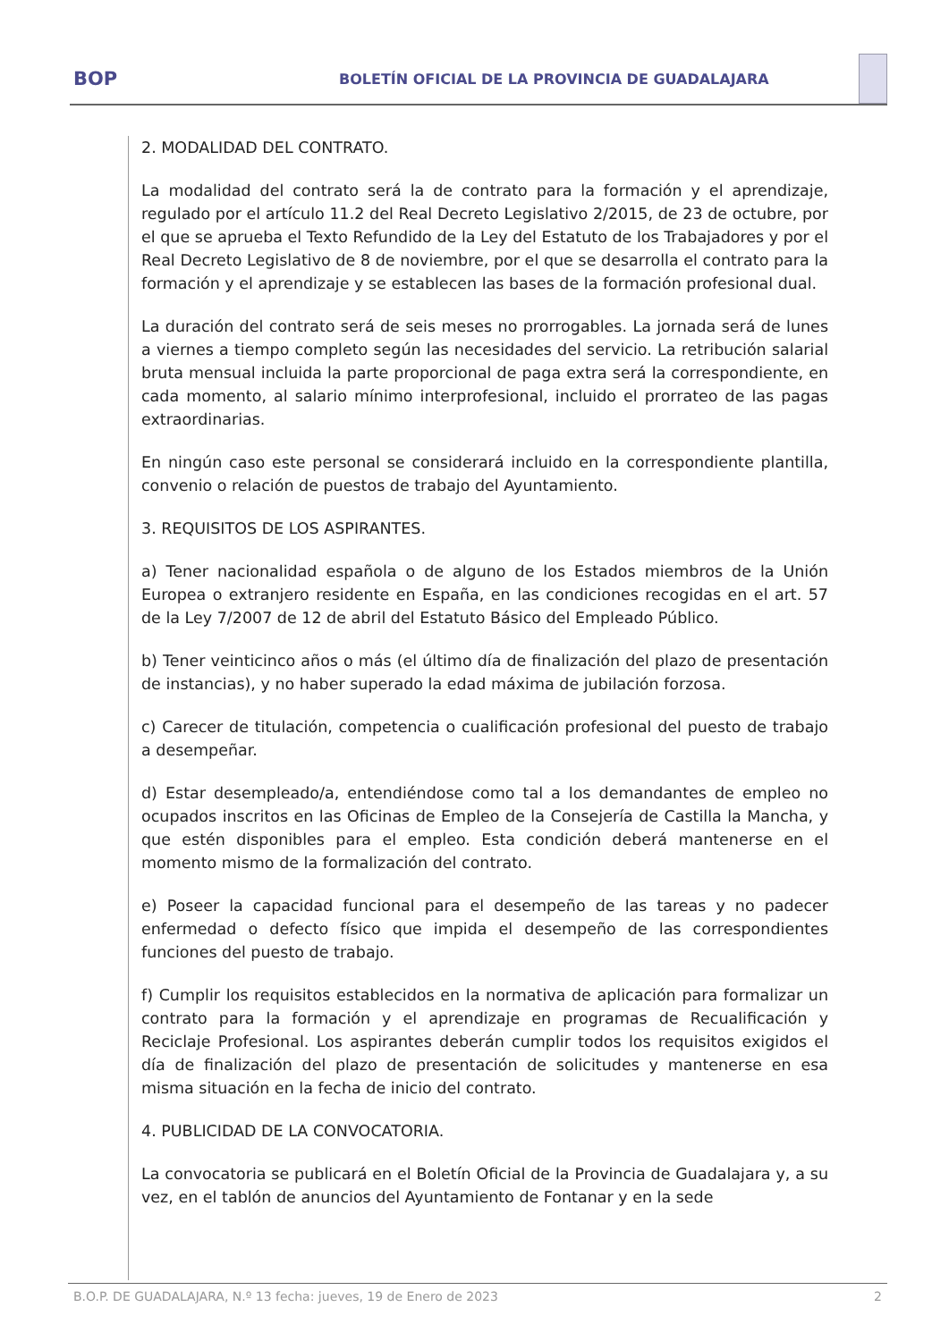BOP
BOLETÍN OFICIAL DE LA PROVINCIA DE GUADALAJARA
2. MODALIDAD DEL CONTRATO.
La modalidad del contrato será la de contrato para la formación y el aprendizaje, regulado por el artículo 11.2 del Real Decreto Legislativo 2/2015, de 23 de octubre, por el que se aprueba el Texto Refundido de la Ley del Estatuto de los Trabajadores y por el Real Decreto Legislativo de 8 de noviembre, por el que se desarrolla el contrato para la formación y el aprendizaje y se establecen las bases de la formación profesional dual.
La duración del contrato será de seis meses no prorrogables. La jornada será de lunes a viernes a tiempo completo según las necesidades del servicio. La retribución salarial bruta mensual incluida la parte proporcional de paga extra será la correspondiente, en cada momento, al salario mínimo interprofesional, incluido el prorrateo de las pagas extraordinarias.
En ningún caso este personal se considerará incluido en la correspondiente plantilla, convenio o relación de puestos de trabajo del Ayuntamiento.
3. REQUISITOS DE LOS ASPIRANTES.
a) Tener nacionalidad española o de alguno de los Estados miembros de la Unión Europea o extranjero residente en España, en las condiciones recogidas en el art. 57 de la Ley 7/2007 de 12 de abril del Estatuto Básico del Empleado Público.
b) Tener veinticinco años o más (el último día de finalización del plazo de presentación de instancias), y no haber superado la edad máxima de jubilación forzosa.
c) Carecer de titulación, competencia o cualificación profesional del puesto de trabajo a desempeñar.
d) Estar desempleado/a, entendiéndose como tal a los demandantes de empleo no ocupados inscritos en las Oficinas de Empleo de la Consejería de Castilla la Mancha, y que estén disponibles para el empleo. Esta condición deberá mantenerse en el momento mismo de la formalización del contrato.
e) Poseer la capacidad funcional para el desempeño de las tareas y no padecer enfermedad o defecto físico que impida el desempeño de las correspondientes funciones del puesto de trabajo.
f) Cumplir los requisitos establecidos en la normativa de aplicación para formalizar un contrato para la formación y el aprendizaje en programas de Recualificación y Reciclaje Profesional. Los aspirantes deberán cumplir todos los requisitos exigidos el día de finalización del plazo de presentación de solicitudes y mantenerse en esa misma situación en la fecha de inicio del contrato.
4. PUBLICIDAD DE LA CONVOCATORIA.
La convocatoria se publicará en el Boletín Oficial de la Provincia de Guadalajara y, a su vez, en el tablón de anuncios del Ayuntamiento de Fontanar y en la sede
B.O.P. DE GUADALAJARA, N.º 13 fecha: jueves, 19 de Enero de 2023 2